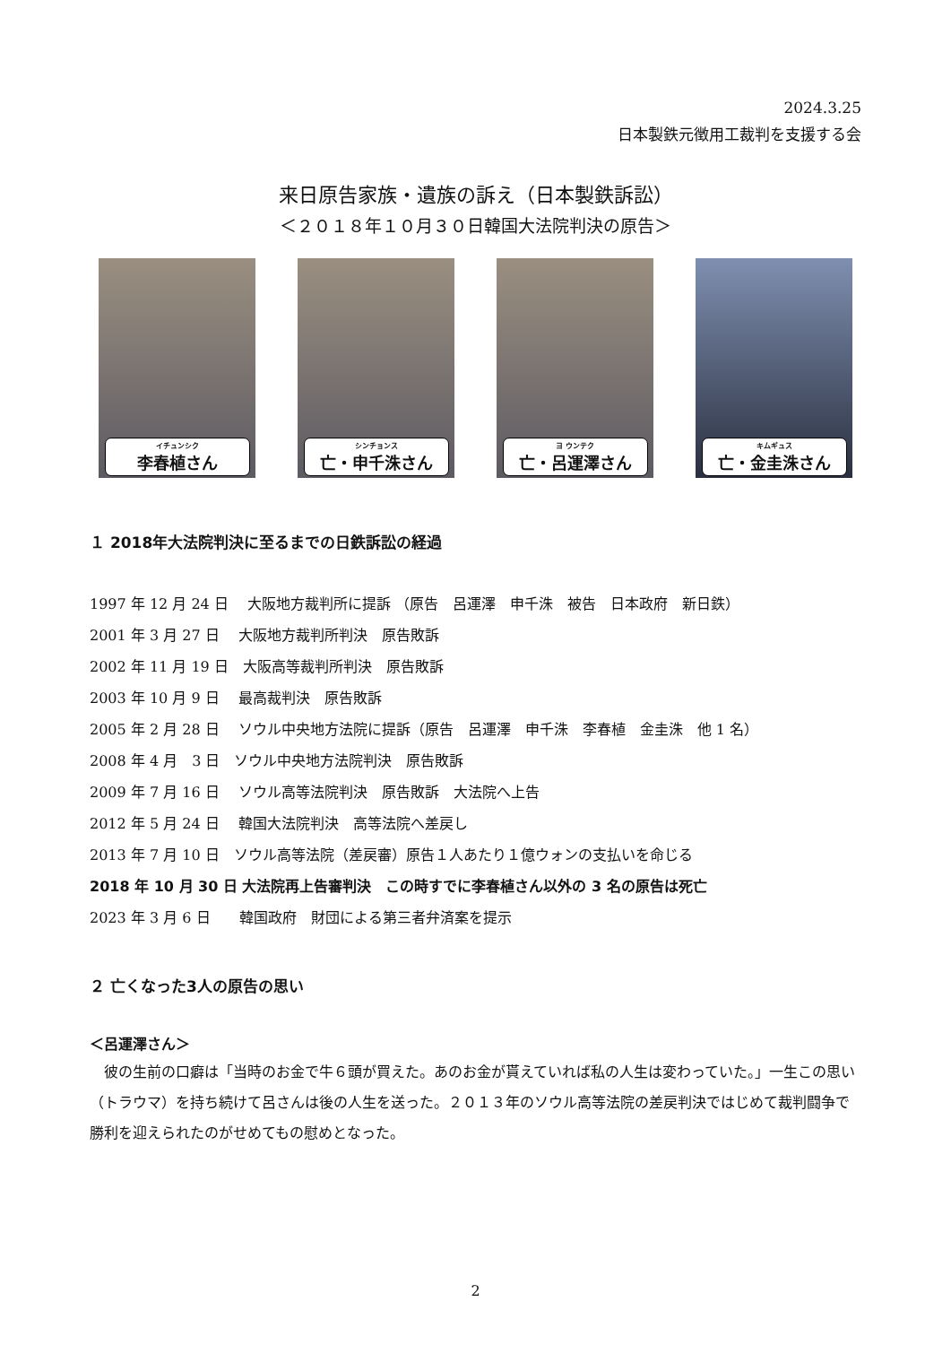2024.3.25
日本製鉄元徴用工裁判を支援する会
来日原告家族・遺族の訴え（日本製鉄訴訟）
＜２０１８年１０月３０日韓国大法院判決の原告＞
イチュンシク
李春植さん
シンチョンス
亡・申千洙さん
ヨ ウンテク
亡・呂運澤さん
キムギュス
亡・金圭洙さん
１ 2018年大法院判決に至るまでの日鉄訴訟の経過
1997 年 12 月 24 日　 大阪地方裁判所に提訴 （原告　呂運澤　申千洙　被告　日本政府　新日鉄）
2001 年 3 月 27 日　 大阪地方裁判所判決　原告敗訴
2002 年 11 月 19 日　大阪高等裁判所判決　原告敗訴
2003 年 10 月 9 日　 最高裁判決　原告敗訴
2005 年 2 月 28 日　 ソウル中央地方法院に提訴（原告　呂運澤　申千洙　李春植　金圭洙　他 1 名）
2008 年 4 月　3 日　ソウル中央地方法院判決　原告敗訴
2009 年 7 月 16 日　 ソウル高等法院判決　原告敗訴　大法院へ上告
2012 年 5 月 24 日　 韓国大法院判決　高等法院へ差戻し
2013 年 7 月 10 日　ソウル高等法院（差戻審）原告１人あたり１億ウォンの支払いを命じる
2018 年 10 月 30 日 大法院再上告審判決　この時すでに李春植さん以外の 3 名の原告は死亡
2023 年 3 月 6 日　　韓国政府　財団による第三者弁済案を提示
２ 亡くなった3人の原告の思い
＜呂運澤さん＞
彼の生前の口癖は「当時のお金で牛６頭が買えた。あのお金が貰えていれば私の人生は変わっていた。」一生この思い（トラウマ）を持ち続けて呂さんは後の人生を送った。２０１３年のソウル高等法院の差戻判決ではじめて裁判闘争で勝利を迎えられたのがせめてもの慰めとなった。
2